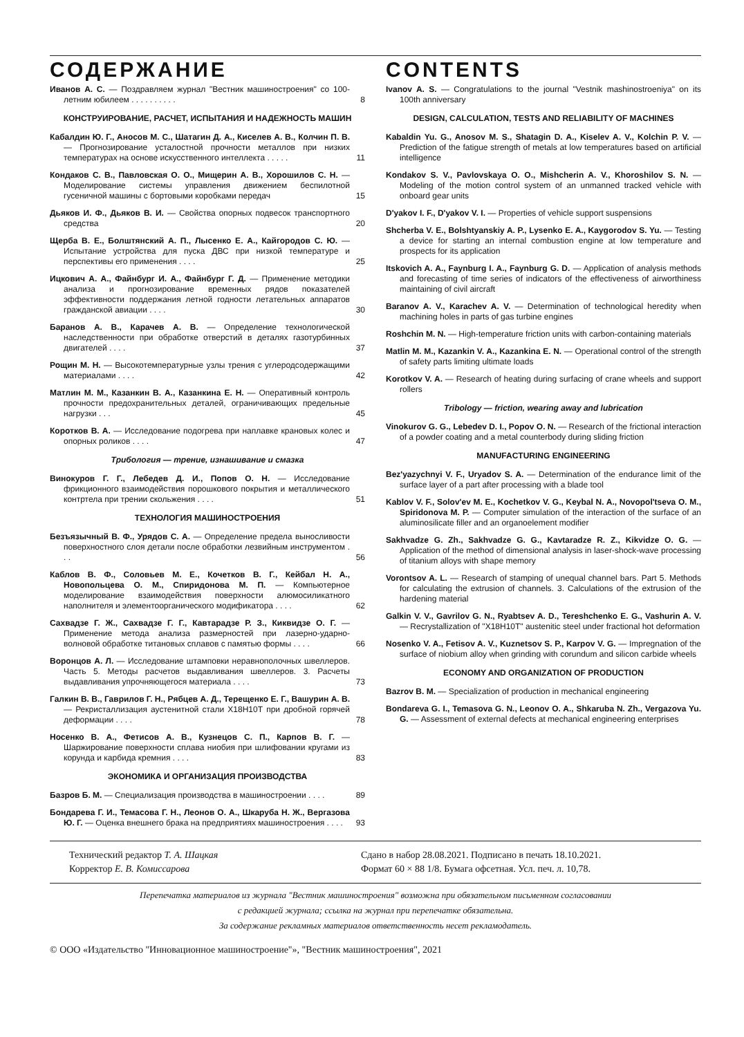СОДЕРЖАНИЕ
Иванов А. С. — Поздравляем журнал "Вестник машиностроения" со 100-летним юбилеем . . . . . . . . . .
8
КОНСТРУИРОВАНИЕ, РАСЧЕТ, ИСПЫТАНИЯ И НАДЕЖНОСТЬ МАШИН
Кабалдин Ю. Г., Аносов М. С., Шатагин Д. А., Киселев А. В., Колчин П. В. — Прогнозирование усталостной прочности металлов при низких температурах на основе искусственного интеллекта . . . . .
11
Кондаков С. В., Павловская О. О., Мищерин А. В., Хорошилов С. Н. — Моделирование системы управления движением беспилотной гусеничной машины с бортовыми коробками передач
15
Дьяков И. Ф., Дьяков В. И. — Свойства опорных подвесок транспортного средства
20
Щерба В. Е., Болштянский А. П., Лысенко Е. А., Кайгородов С. Ю. — Испытание устройства для пуска ДВС при низкой температуре и перспективы его применения . . . .
25
Ицкович А. А., Файнбург И. А., Файнбург Г. Д. — Применение методики анализа и прогнозирование временных рядов показателей эффективности поддержания летной годности летательных аппаратов гражданской авиации . . . .
30
Баранов А. В., Карачев А. В. — Определение технологической наследственности при обработке отверстий в деталях газотурбинных двигателей . . . .
37
Рощин М. Н. — Высокотемпературные узлы трения с углеродсодержащими материалами . . . .
42
Матлин М. М., Казанкин В. А., Казанкина Е. Н. — Оперативный контроль прочности предохранительных деталей, ограничивающих предельные нагрузки . . .
45
Коротков В. А. — Исследование подогрева при наплавке крановых колес и опорных роликов . . . .
47
Трибология — трение, изнашивание и смазка
Винокуров Г. Г., Лебедев Д. И., Попов О. Н. — Исследование фрикционного взаимодействия порошкового покрытия и металлического контртела при трении скольжения . . . .
51
ТЕХНОЛОГИЯ МАШИНОСТРОЕНИЯ
Безъязычный В. Ф., Урядов С. А. — Определение предела выносливости поверхностного слоя детали после обработки лезвийным инструментом . . .
56
Каблов В. Ф., Соловьев М. Е., Кочетков В. Г., Кейбал Н. А., Новопольцева О. М., Спиридонова М. П. — Компьютерное моделирование взаимодействия поверхности алюмосиликатного наполнителя и элементоорганического модификатора . . . .
62
Сахвадзе Г. Ж., Сахвадзе Г. Г., Кавтарадзе Р. З., Киквидзе О. Г. — Применение метода анализа размерностей при лазерно-ударно-волновой обработке титановых сплавов с памятью формы . . . .
66
Воронцов А. Л. — Исследование штамповки неравнополочных швеллеров. Часть 5. Методы расчетов выдавливания швеллеров. 3. Расчеты выдавливания упрочняющегося материала . . . .
73
Галкин В. В., Гаврилов Г. Н., Рябцев А. Д., Терещенко Е. Г., Вашурин А. В. — Рекристаллизация аустенитной стали Х18Н10Т при дробной горячей деформации . . . .
78
Носенко В. А., Фетисов А. В., Кузнецов С. П., Карпов В. Г. — Шаржирование поверхности сплава ниобия при шлифовании кругами из корунда и карбида кремния . . . .
83
ЭКОНОМИКА И ОРГАНИЗАЦИЯ ПРОИЗВОДСТВА
Базров Б. М. — Специализация производства в машиностроении . . . .
89
Бондарева Г. И., Темасова Г. Н., Леонов О. А., Шкаруба Н. Ж., Вергазова Ю. Г. — Оценка внешнего брака на предприятиях машиностроения . . . .
93
CONTENTS
Ivanov A. S. — Congratulations to the journal "Vestnik mashinostroeniya" on its 100th anniversary
DESIGN, CALCULATION, TESTS AND RELIABILITY OF MACHINES
Kabaldin Yu. G., Anosov M. S., Shatagin D. A., Kiselev A. V., Kolchin P. V. — Prediction of the fatigue strength of metals at low temperatures based on artificial intelligence
Kondakov S. V., Pavlovskaya O. O., Mishcherin A. V., Khoroshilov S. N. — Modeling of the motion control system of an unmanned tracked vehicle with onboard gear units
D'yakov I. F., D'yakov V. I. — Properties of vehicle support suspensions
Shcherba V. E., Bolshtyanskiy A. P., Lysenko E. A., Kaygorodov S. Yu. — Testing a device for starting an internal combustion engine at low temperature and prospects for its application
Itskovich A. A., Faynburg I. A., Faynburg G. D. — Application of analysis methods and forecasting of time series of indicators of the effectiveness of airworthiness maintaining of civil aircraft
Baranov A. V., Karachev A. V. — Determination of technological heredity when machining holes in parts of gas turbine engines
Roshchin M. N. — High-temperature friction units with carbon-containing materials
Matlin M. M., Kazankin V. A., Kazankina E. N. — Operational control of the strength of safety parts limiting ultimate loads
Korotkov V. A. — Research of heating during surfacing of crane wheels and support rollers
Tribology — friction, wearing away and lubrication
Vinokurov G. G., Lebedev D. I., Popov O. N. — Research of the frictional interaction of a powder coating and a metal counterbody during sliding friction
MANUFACTURING ENGINEERING
Bez'yazychnyi V. F., Uryadov S. A. — Determination of the endurance limit of the surface layer of a part after processing with a blade tool
Kablov V. F., Solov'ev M. E., Kochetkov V. G., Keybal N. A., Novopol'tseva O. M., Spiridonova M. P. — Computer simulation of the interaction of the surface of an aluminosilicate filler and an organoelement modifier
Sakhvadze G. Zh., Sakhvadze G. G., Kavtaradze R. Z., Kikvidze O. G. — Application of the method of dimensional analysis in laser-shock-wave processing of titanium alloys with shape memory
Vorontsov A. L. — Research of stamping of unequal channel bars. Part 5. Methods for calculating the extrusion of channels. 3. Calculations of the extrusion of the hardening material
Galkin V. V., Gavrilov G. N., Ryabtsev A. D., Tereshchenko E. G., Vashurin A. V. — Recrystallization of "X18H10T" austenitic steel under fractional hot deformation
Nosenko V. A., Fetisov A. V., Kuznetsov S. P., Karpov V. G. — Impregnation of the surface of niobium alloy when grinding with corundum and silicon carbide wheels
ECONOMY AND ORGANIZATION OF PRODUCTION
Bazrov B. M. — Specialization of production in mechanical engineering
Bondareva G. I., Temasova G. N., Leonov O. A., Shkaruba N. Zh., Vergazova Yu. G. — Assessment of external defects at mechanical engineering enterprises
Технический редактор Т. А. Шацкая
Корректор Е. В. Комиссарова
Сдано в набор 28.08.2021. Подписано в печать 18.10.2021.
Формат 60 × 88 1/8. Бумага офсетная. Усл. печ. л. 10,78.
Перепечатка материалов из журнала "Вестник машиностроения" возможна при обязательном письменном согласовании
с редакцией журнала; ссылка на журнал при перепечатке обязательна.
За содержание рекламных материалов ответственность несет рекламодатель.
© ООО «Издательство "Инновационное машиностроение"», "Вестник машиностроения", 2021